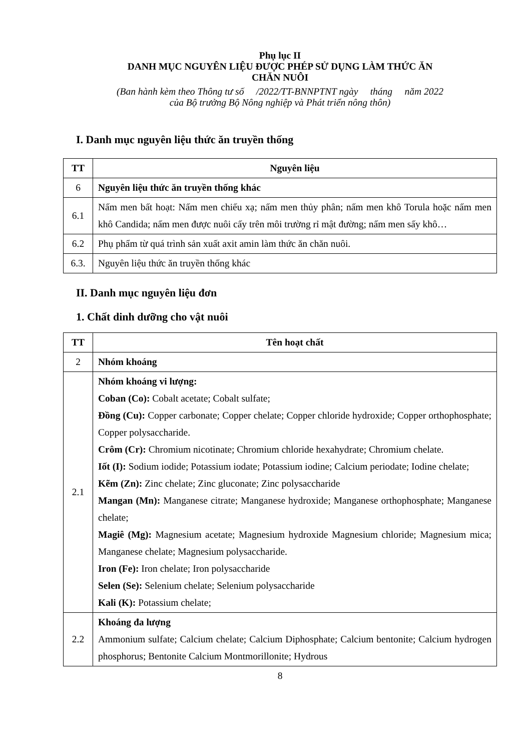Phụ lục II
DANH MỤC NGUYÊN LIỆU ĐƯỢC PHÉP SỬ DỤNG LÀM THỨC ĂN
CHĂN NUÔI
(Ban hành kèm theo Thông tư số /2022/TT-BNNPTNT ngày tháng năm 2022
của Bộ trưởng Bộ Nông nghiệp và Phát triển nông thôn)
I. Danh mục nguyên liệu thức ăn truyền thống
| TT | Nguyên liệu |
| --- | --- |
| 6 | Nguyên liệu thức ăn truyền thống khác |
| 6.1 | Nấm men bất hoạt: Nấm men chiếu xạ; nấm men thủy phân; nấm men khô Torula hoặc nấm men khô Candida; nấm men được nuôi cấy trên môi trường rỉ mật đường; nấm men sấy khô… |
| 6.2 | Phụ phẩm từ quá trình sản xuất axit amin làm thức ăn chăn nuôi. |
| 6.3. | Nguyên liệu thức ăn truyền thống khác |
II. Danh mục nguyên liệu đơn
1. Chất dinh dưỡng cho vật nuôi
| TT | Tên hoạt chất |
| --- | --- |
| 2 | Nhóm khoáng |
| 2.1 | Nhóm khoáng vi lượng: Coban (Co): Cobalt acetate; Cobalt sulfate; Đồng (Cu): Copper carbonate; Copper chelate; Copper chloride hydroxide; Copper orthophosphate; Copper polysaccharide. Crôm (Cr): Chromium nicotinate; Chromium chloride hexahydrate; Chromium chelate. Iốt (I): Sodium iodide; Potassium iodate; Potassium iodine; Calcium periodate; Iodine chelate; Kẽm (Zn): Zinc chelate; Zinc gluconate; Zinc polysaccharide Mangan (Mn): Manganese citrate; Manganese hydroxide; Manganese orthophosphate; Manganese chelate; Magiê (Mg): Magnesium acetate; Magnesium hydroxide Magnesium chloride; Magnesium mica; Manganese chelate; Magnesium polysaccharide. Iron (Fe): Iron chelate; Iron polysaccharide Selen (Se): Selenium chelate; Selenium polysaccharide Kali (K): Potassium chelate; |
| 2.2 | Khoáng đa lượng Ammonium sulfate; Calcium chelate; Calcium Diphosphate; Calcium bentonite; Calcium hydrogen phosphorus; Bentonite Calcium Montmorillonite; Hydrous |
8